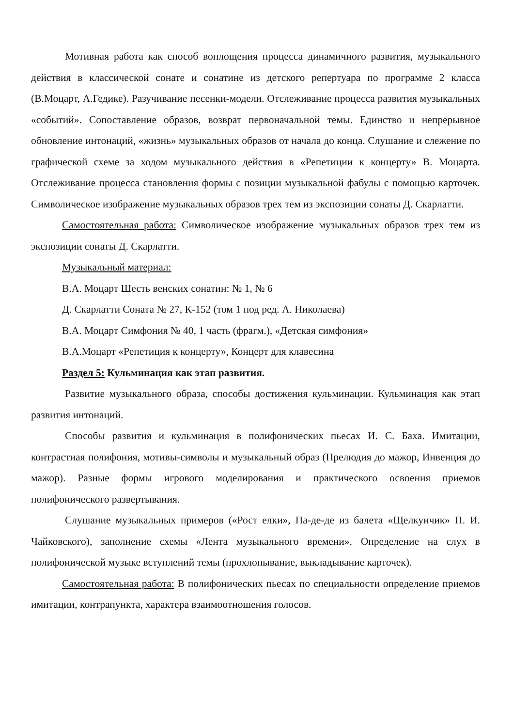Мотивная работа как способ воплощения процесса динамичного развития, музыкального действия в классической сонате и сонатине из детского репертуара по программе 2 класса (В.Моцарт, А.Гедике). Разучивание песенки-модели. Отслеживание процесса развития музыкальных «событий». Сопоставление образов, возврат первоначальной темы. Единство и непрерывное обновление интонаций, «жизнь» музыкальных образов от начала до конца. Слушание и слежение по графической схеме за ходом музыкального действия в «Репетиции к концерту» В. Моцарта. Отслеживание процесса становления формы с позиции музыкальной фабулы с помощью карточек. Символическое изображение музыкальных образов трех тем из экспозиции сонаты Д. Скарлатти.
Самостоятельная работа: Символическое изображение музыкальных образов трех тем из экспозиции сонаты Д. Скарлатти.
Музыкальный материал:
В.А. Моцарт Шесть венских сонатин: № 1, № 6
Д. Скарлатти Соната № 27, К-152 (том 1 под ред. А. Николаева)
В.А. Моцарт Симфония № 40, 1 часть (фрагм.), «Детская симфония»
В.А.Моцарт «Репетиция к концерту», Концерт для клавесина
Раздел 5: Кульминация как этап развития.
Развитие музыкального образа, способы достижения кульминации. Кульминация как этап развития интонаций.
Способы развития и кульминация в полифонических пьесах И. С. Баха. Имитации, контрастная полифония, мотивы-символы и музыкальный образ (Прелюдия до мажор, Инвенция до мажор). Разные формы игрового моделирования и практического освоения приемов полифонического развертывания.
Слушание музыкальных примеров («Рост елки», Па-де-де из балета «Щелкунчик» П. И. Чайковского), заполнение схемы «Лента музыкального времени». Определение на слух в полифонической музыке вступлений темы (прохлопывание, выкладывание карточек).
Самостоятельная работа: В полифонических пьесах по специальности определение приемов имитации, контрапункта, характера взаимоотношения голосов.